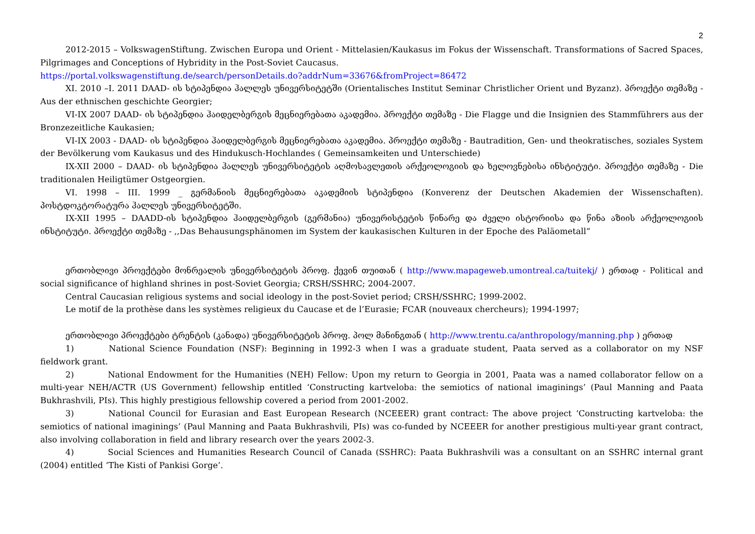2
2012-2015 – VolkswagenStiftung. Zwischen Europa und Orient - Mittelasien/Kaukasus im Fokus der Wissenschaft. Transformations of Sacred Spaces, Pilgrimages and Conceptions of Hybridity in the Post-Soviet Caucasus.
https://portal.volkswagenstiftung.de/search/personDetails.do?addrNum=33676&fromProject=86472
XI. 2010 –I. 2011 DAAD- ის სტიპენდია ჰალლეს უნივერსიტეტში (Orientalisches Institut Seminar Christlicher Orient und Byzanz). პროექტი თემაზე - Aus der ethnischen geschichte Georgier;
VI-IX 2007 DAAD- ის სტიპენდია ჰაიდელბერგის მეცნიერებათა აკადემია. პროექტი თემაზე - Die Flagge und die Insignien des Stammführers aus der Bronzezeitliche Kaukasien;
VI-IX 2003 - DAAD- ის სტიპენდია ჰაიდელბერგის მეცნიერებათა აკადემია. პროექტი თემაზე - Bautradition, Gen- und theokratisches, soziales System der Bevölkerung vom Kaukasus und des Hindukusch-Hochlandes ( Gemeinsamkeiten und Unterschiede)
IX-XII 2000 – DAAD- ის სტიპენდია ჰალლეს უნივერსიტეტის აღმოსავლეთის არქეოლოგიის და ხელოვნებისა ინსტიტუტი. პროექტი თემაზე - Die traditionalen Heiligtümer Ostgeorgien.
VI. 1998 – III. 1999 _ გერმანიის მეცნიერებათა აკადემიის სტიპენდია (Konverenz der Deutschen Akademien der Wissenschaften). პოსტდოკტორატურა ჰალლეს უნივერსიტეტში.
IX-XII 1995 – DAADD-ის სტიპენდია ჰაიდელბერგის (გერმანია) უნივერისტეტის წინარე და ძველი ისტორიისა და წინა აზიის არქეოლოგიის ინსტიტუტი. პროექტი თემაზე - ,,Das Behausungsphänomen im System der kaukasischen Kulturen in der Epoche des Paläometall“
ერთობლივი პროექტები მონრეალის უნივერსიტეტის პროფ. ქევინ თუითან ( http://www.mapageweb.umontreal.ca/tuitekj/ ) ერთად - Political and social significance of highland shrines in post-Soviet Georgia; CRSH/SSHRC; 2004-2007.
Central Caucasian religious systems and social ideology in the post-Soviet period; CRSH/SSHRC; 1999-2002.
Le motif de la prothèse dans les systèmes religieux du Caucase et de l’Eurasie; FCAR (nouveaux chercheurs); 1994-1997;
ერთობლივი პროექტები ტრენტის (კანადა) უნივერსიტეტის პროფ. პოლ მანინგთან ( http://www.trentu.ca/anthropology/manning.php ) ერთად
1) National Science Foundation (NSF): Beginning in 1992-3 when I was a graduate student, Paata served as a collaborator on my NSF fieldwork grant.
2) National Endowment for the Humanities (NEH) Fellow: Upon my return to Georgia in 2001, Paata was a named collaborator fellow on a multi-year NEH/ACTR (US Government) fellowship entitled ‘Constructing kartveloba: the semiotics of national imaginings’ (Paul Manning and Paata Bukhrashvili, PIs). This highly prestigious fellowship covered a period from 2001-2002.
3) National Council for Eurasian and East European Research (NCEEER) grant contract: The above project ‘Constructing kartveloba: the semiotics of national imaginings’ (Paul Manning and Paata Bukhrashvili, PIs) was co-funded by NCEEER for another prestigious multi-year grant contract, also involving collaboration in field and library research over the years 2002-3.
4) Social Sciences and Humanities Research Council of Canada (SSHRC): Paata Bukhrashvili was a consultant on an SSHRC internal grant (2004) entitled ‘The Kisti of Pankisi Gorge’.